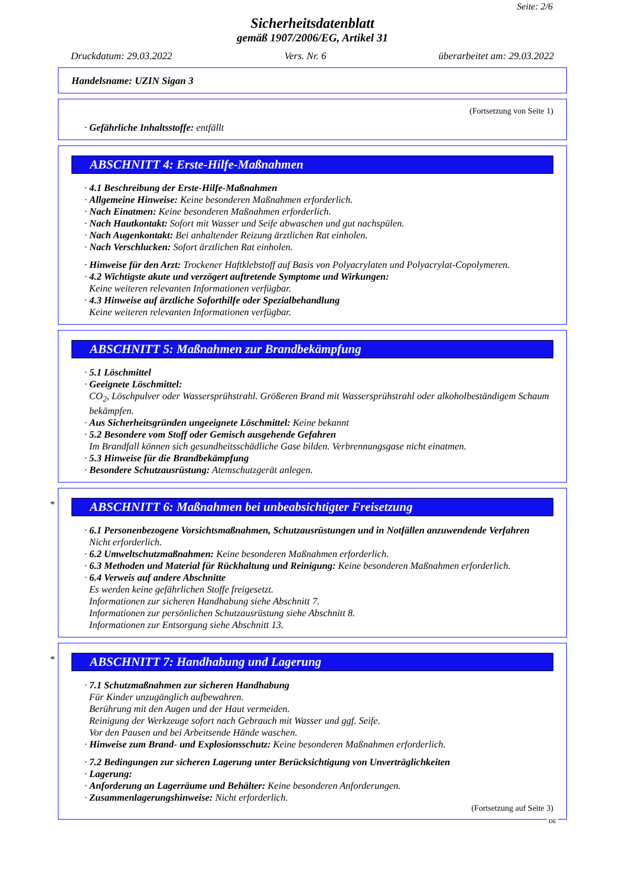Seite: 2/6
Sicherheitsdatenblatt
gemäß 1907/2006/EG, Artikel 31
Druckdatum: 29.03.2022 Vers. Nr. 6 überarbeitet am: 29.03.2022
Handelsname: UZIN Sigan 3
(Fortsetzung von Seite 1)
· Gefährliche Inhaltsstoffe: entfällt
ABSCHNITT 4: Erste-Hilfe-Maßnahmen
· 4.1 Beschreibung der Erste-Hilfe-Maßnahmen
· Allgemeine Hinweise: Keine besonderen Maßnahmen erforderlich.
· Nach Einatmen: Keine besonderen Maßnahmen erforderlich.
· Nach Hautkontakt: Sofort mit Wasser und Seife abwaschen und gut nachspülen.
· Nach Augenkontakt: Bei anhaltender Reizung ärztlichen Rat einholen.
· Nach Verschlucken: Sofort ärztlichen Rat einholen.
· Hinweise für den Arzt: Trockener Haftklebstoff auf Basis von Polyacrylaten und Polyacrylat-Copolymeren.
· 4.2 Wichtigste akute und verzögert auftretende Symptome und Wirkungen:
Keine weiteren relevanten Informationen verfügbar.
· 4.3 Hinweise auf ärztliche Soforthilfe oder Spezialbehandlung
Keine weiteren relevanten Informationen verfügbar.
ABSCHNITT 5: Maßnahmen zur Brandbekämpfung
· 5.1 Löschmittel
· Geeignete Löschmittel:
CO<sub>2</sub>, Löschpulver oder Wassersprühstrahl. Größeren Brand mit Wassersprühstrahl oder alkoholbeständigem Schaum bekämpfen.
· Aus Sicherheitsgründen ungeeignete Löschmittel: Keine bekannt
· 5.2 Besondere vom Stoff oder Gemisch ausgehende Gefahren
Im Brandfall können sich gesundheitsschädliche Gase bilden. Verbrennungsgase nicht einatmen.
· 5.3 Hinweise für die Brandbekämpfung
· Besondere Schutzausrüstung: Atemschutzgerät anlegen.
*
ABSCHNITT 6: Maßnahmen bei unbeabsichtigter Freisetzung
· 6.1 Personenbezogene Vorsichtsmaßnahmen, Schutzausrüstungen und in Notfällen anzuwendende Verfahren
Nicht erforderlich.
· 6.2 Umweltschutzmaßnahmen: Keine besonderen Maßnahmen erforderlich.
· 6.3 Methoden und Material für Rückhaltung und Reinigung: Keine besonderen Maßnahmen erforderlich.
· 6.4 Verweis auf andere Abschnitte
Es werden keine gefährlichen Stoffe freigesetzt.
Informationen zur sicheren Handhabung siehe Abschnitt 7.
Informationen zur persönlichen Schutzausrüstung siehe Abschnitt 8.
Informationen zur Entsorgung siehe Abschnitt 13.
*
ABSCHNITT 7: Handhabung und Lagerung
· 7.1 Schutzmaßnahmen zur sicheren Handhabung
Für Kinder unzugänglich aufbewahren.
Berührung mit den Augen und der Haut vermeiden.
Reinigung der Werkzeuge sofort nach Gebrauch mit Wasser und ggf. Seife.
Vor den Pausen und bei Arbeitsende Hände waschen.
· Hinweise zum Brand- und Explosionsschutz: Keine besonderen Maßnahmen erforderlich.
· 7.2 Bedingungen zur sicheren Lagerung unter Berücksichtigung von Unverträglichkeiten
· Lagerung:
· Anforderung an Lagerräume und Behälter: Keine besonderen Anforderungen.
· Zusammenlagerungshinweise: Nicht erforderlich.
(Fortsetzung auf Seite 3)
DE